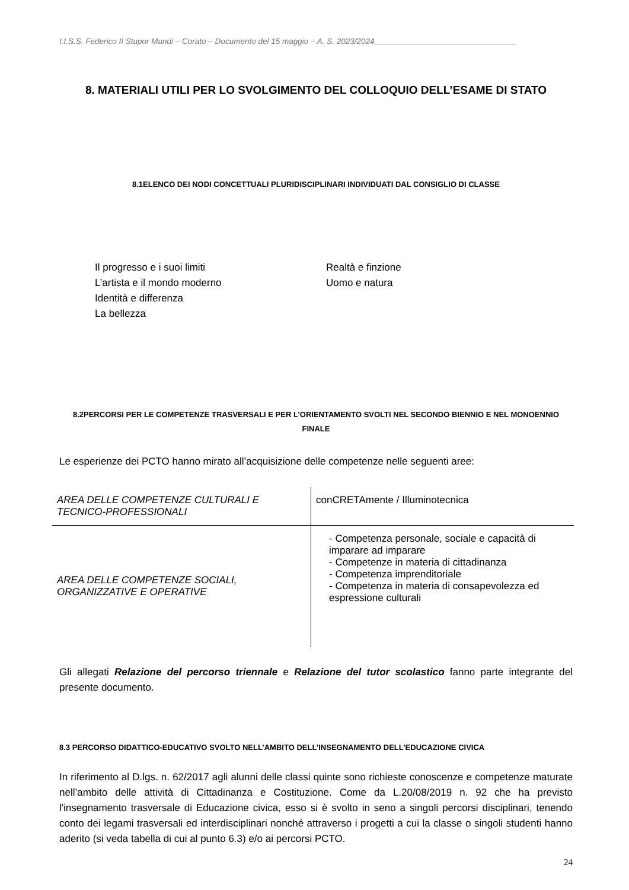I.I.S.S. Federico II Stupor Mundi – Corato – Documento del 15 maggio – A. S. 2023/2024________________________________
8. MATERIALI UTILI PER LO SVOLGIMENTO DEL COLLOQUIO DELL’ESAME DI STATO
8.1ELENCO DEI NODI CONCETTUALI PLURIDISCIPLINARI INDIVIDUATI DAL CONSIGLIO DI CLASSE
Il progresso e i suoi limiti
L’artista e il mondo moderno
Identità e differenza
La bellezza
Realtà e finzione
Uomo e natura
8.2PERCORSI PER LE COMPETENZE TRASVERSALI E PER L’ORIENTAMENTO SVOLTI NEL SECONDO BIENNIO E NEL MONOENNIO FINALE
Le esperienze dei PCTO hanno mirato all’acquisizione delle competenze nelle seguenti aree:
| AREA DELLE COMPETENZE CULTURALI E TECNICO-PROFESSIONALI | conCRETAmente / Illuminotecnica |
| AREA DELLE COMPETENZE SOCIALI, ORGANIZZATIVE E OPERATIVE | - Competenza personale, sociale e capacità di imparare ad imparare - Competenze in materia di cittadinanza - Competenza imprenditoriale - Competenza in materia di consapevolezza ed espressione culturali |
Gli allegati Relazione del percorso triennale e Relazione del tutor scolastico fanno parte integrante del presente documento.
8.3 PERCORSO DIDATTICO-EDUCATIVO SVOLTO NELL’AMBITO DELL’INSEGNAMENTO DELL’EDUCAZIONE CIVICA
In riferimento al D.lgs. n. 62/2017 agli alunni delle classi quinte sono richieste conoscenze e competenze maturate nell’ambito delle attività di Cittadinanza e Costituzione. Come da L.20/08/2019 n. 92 che ha previsto l'insegnamento trasversale di Educazione civica, esso si è svolto in seno a singoli percorsi disciplinari, tenendo conto dei legami trasversali ed interdisciplinari nonché attraverso i progetti a cui la classe o singoli studenti hanno aderito (si veda tabella di cui al punto 6.3) e/o ai percorsi PCTO.
24